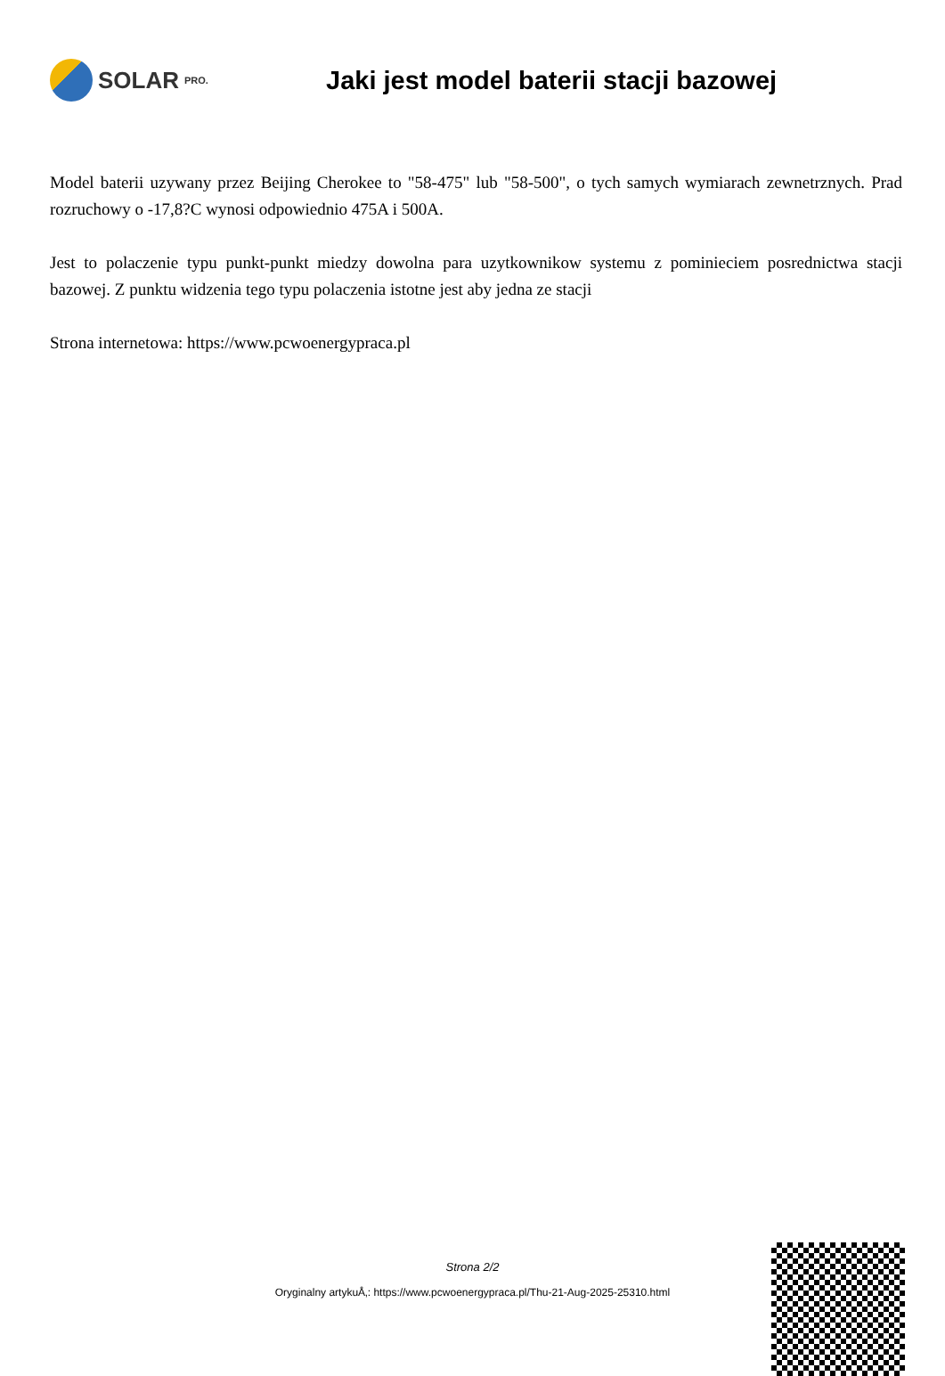SOLAR PRO.
Jaki jest model baterii stacji bazowej
Model baterii uzywany przez Beijing Cherokee to "58-475" lub "58-500", o tych samych wymiarach zewnetrznych. Prad rozruchowy o -17,8?C wynosi odpowiednio 475A i 500A.
Jest to polaczenie typu punkt-punkt miedzy dowolna para uzytkownikow systemu z pominieciem posrednictwa stacji bazowej. Z punktu widzenia tego typu polaczenia istotne jest aby jedna ze stacji
Strona internetowa: https://www.pcwoenergypraca.pl
Strona 2/2
Oryginalny artykuÅ‚: https://www.pcwoenergypraca.pl/Thu-21-Aug-2025-25310.html